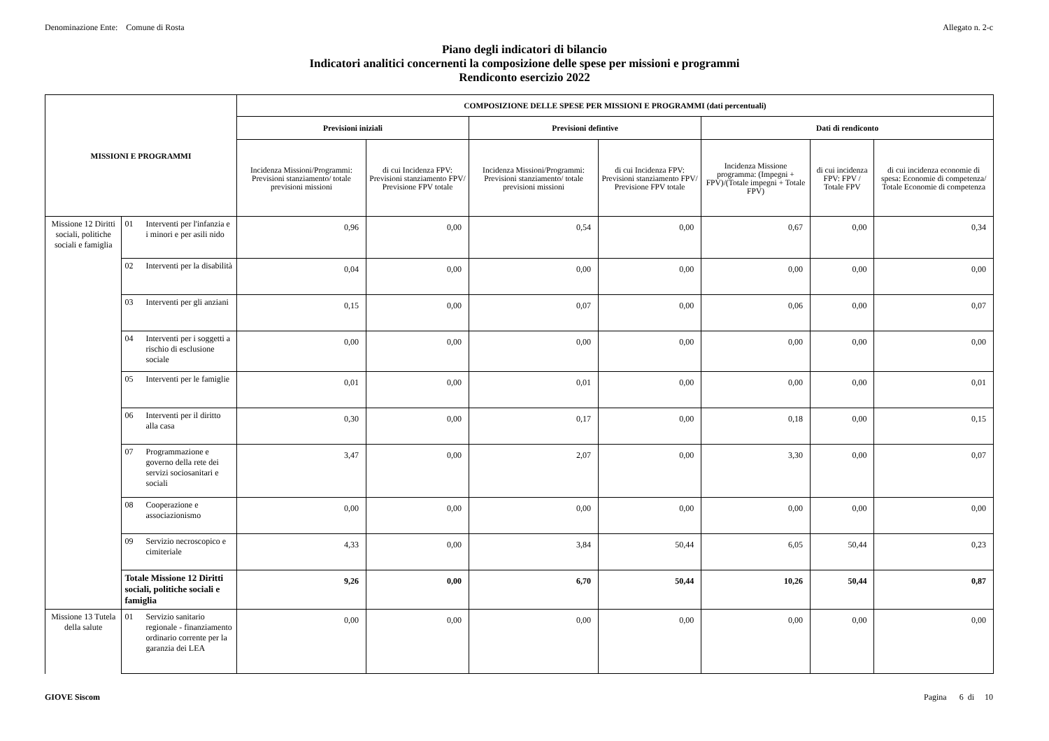Denominazione Ente: Comune di Rosta Allegato n. 2-c
Piano degli indicatori di bilancio
Indicatori analitici concernenti la composizione delle spese per missioni e programmi
Rendiconto esercizio 2022
| MISSIONI E PROGRAMMI | | | COMPOSIZIONE DELLE SPESE PER MISSIONI E PROGRAMMI (dati percentuali) | | | | | | |
| --- | --- | --- | --- | --- | --- | --- | --- | --- | --- |
| | | | Previsioni iniziali | | Previsioni defintive | | Dati di rendiconto | | |
| | | | Incidenza Missioni/Programmi: Previsioni stanziamento/ totale previsioni missioni | di cui Incidenza FPV: Previsioni stanziamento FPV/ Previsione FPV totale | Incidenza Missioni/Programmi: Previsioni stanziamento/ totale previsioni missioni | di cui Incidenza FPV: Previsioni stanziamento FPV/ Previsione FPV totale | Incidenza Missione programma: (Impegni + FPV)/(Totale impegni + Totale FPV) | di cui incidenza FPV: FPV / Totale FPV | di cui incidenza economie di spesa: Economie di competenza/ Totale Economie di competenza |
| Missione 12 Diritti sociali, politiche sociali e famiglia | 01 | Interventi per l'infanzia e i minori e per asili nido | 0,96 | 0,00 | 0,54 | 0,00 | 0,67 | 0,00 | 0,34 |
| | 02 | Interventi per la disabilità | 0,04 | 0,00 | 0,00 | 0,00 | 0,00 | 0,00 | 0,00 |
| | 03 | Interventi per gli anziani | 0,15 | 0,00 | 0,07 | 0,00 | 0,06 | 0,00 | 0,07 |
| | 04 | Interventi per i soggetti a rischio di esclusione sociale | 0,00 | 0,00 | 0,00 | 0,00 | 0,00 | 0,00 | 0,00 |
| | 05 | Interventi per le famiglie | 0,01 | 0,00 | 0,01 | 0,00 | 0,00 | 0,00 | 0,01 |
| | 06 | Interventi per il diritto alla casa | 0,30 | 0,00 | 0,17 | 0,00 | 0,18 | 0,00 | 0,15 |
| | 07 | Programmazione e governo della rete dei servizi sociosanitari e sociali | 3,47 | 0,00 | 2,07 | 0,00 | 3,30 | 0,00 | 0,07 |
| | 08 | Cooperazione e associazionismo | 0,00 | 0,00 | 0,00 | 0,00 | 0,00 | 0,00 | 0,00 |
| | 09 | Servizio necroscopico e cimiteriale | 4,33 | 0,00 | 3,84 | 50,44 | 6,05 | 50,44 | 0,23 |
| | Totale Missione 12 Diritti sociali, politiche sociali e famiglia | | 9,26 | 0,00 | 6,70 | 50,44 | 10,26 | 50,44 | 0,87 |
| Missione 13 Tutela della salute | 01 | Servizio sanitario regionale - finanziamento ordinario corrente per la garanzia dei LEA | 0,00 | 0,00 | 0,00 | 0,00 | 0,00 | 0,00 | 0,00 |
GIOVE Siscom Pagina 6 di 10